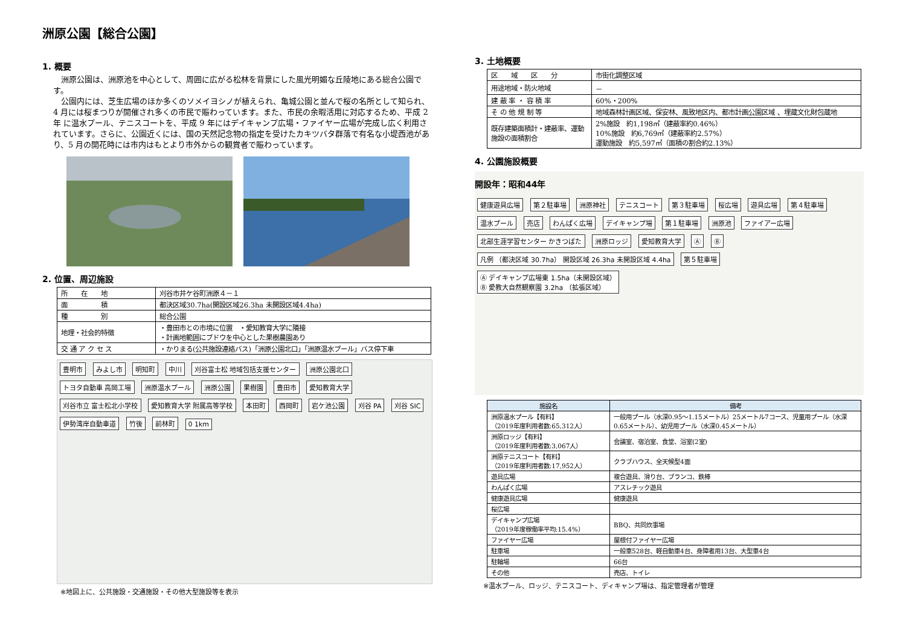洲原公園【総合公園】
1. 概要
洲原公園は、洲原池を中心として、周囲に広がる松林を背景にした風光明媚な丘陵地にある総合公園です。
公園内には、芝生広場のほか多くのソメイヨシノが植えられ、亀城公園と並んで桜の名所として知られ、4 月には桜まつりが開催され多くの市民で賑わっています。また、市民の余暇活用に対応するため、平成 2 年 に温水プール、テニスコートを、平成 9 年にはデイキャンプ広場・ファイヤー広場が完成し広く利用されています。さらに、公園近くには、国の天然記念物の指定を受けたカキツバタ群落で有名な小堤西池があり、5 月の開花時には市内はもとより市外からの観賞者で賑わっています。
2. 位置、周辺施設
| 所 在 地 | 刈谷市井ケ谷町洲原４－１ |
| 面 積 | 都決区域30.7ha(開設区域26.3ha 未開設区域4.4ha) |
| 種 別 | 総合公園 |
| 地理・社会的特徴 | ・豊田市との市境に位置 ・愛知教育大学に隣接 ・計画地範囲にブドウを中心とした果樹農園あり |
| 交 通 ア ク セ ス | ・かりまる(公共施設連絡バス)「洲原公園北口」「洲原温水プール」バス停下車 |
豊明市 みよし市 明知町 中川 刈谷富士松 地域包括支援センター 洲原公園北口 トヨタ自動車 高岡工場 洲原温水プール 洲原公園 果樹園 豊田市 愛知教育大学 刈谷市立 富士松北小学校 愛知教育大学 附属高等学校 本田町 西岡町 岩ケ池公園 刈谷 PA 刈谷 SIC 伊勢湾岸自動車道 竹後 前林町 0 1km
※地図上に、公共施設・交通施設・その他大型施設等を表示
3. 土地概要
| 区 域 区 分 | 市街化調整区域 |
| 用途地域・防火地域 | － |
| 建 蔽 率 ・ 容 積 率 | 60%・200% |
| そ の 他 規 制 等 | 地域森林計画区域、保安林、風致地区内、都市計画公園区域 、埋蔵文化財包蔵地 |
| 既存建築面積計・建蔽率、運動施設の面積割合 | 2%施設 約1,198㎡（建蔽率約0.46%） 10%施設 約6,769㎡（建蔽率約2.57%） 運動施設 約5,597㎡（面積の割合約2.13%） |
4. 公園施設概要
開設年：昭和44年
健康遊具広場 第２駐車場 洲原神社 テニスコート 第３駐車場 桜広場 遊具広場 第４駐車場 温水プール 売店 わんぱく広場 デイキャンプ場 第１駐車場 洲原池 ファイアー広場 北部生涯学習センター かきつばた 洲原ロッジ 愛知教育大学 Ⓐ Ⓑ 凡例 （都決区域 30.7ha） 開設区域 26.3ha 未開設区域 4.4ha 第５駐車場 Ⓐ デイキャンプ広場東 1.5ha（未開設区域）
Ⓑ 愛教大自然観察園 3.2ha （拡張区域）
| 施設名 | 備考 |
| --- | --- |
| 洲原温水プール【有料】 （2019年度利用者数:65,312人） | 一般用プール（水深0.95～1.15メートル）25メートル7コース、児童用プール（水深0.65メートル）、幼児用プール（水深0.45メートル） |
| 洲原ロッジ【有料】 （2019年度利用者数:3,067人） | 会議室、宿泊室、食堂、浴室(2室) |
| 洲原テニスコート【有料】 （2019年度利用者数:17,952人） | クラブハウス、全天候型4面 |
| 遊具広場 | 複合遊具、滑り台、ブランコ、鉄棒 |
| わんぱく広場 | アスレチック遊具 |
| 健康遊具広場 | 健康遊具 |
| 桜広場 | |
| デイキャンプ広場 （2019年度稼働率平均:15.4%） | BBQ、共同炊事場 |
| ファイヤー広場 | 屋根付ファイヤー広場 |
| 駐車場 | 一般車528台、軽自動車4台、身障者用13台、大型車4台 |
| 駐輪場 | 66台 |
| その他 | 売店、トイレ |
※温水プール、ロッジ、テニスコート、ディキャンプ場は、指定管理者が管理